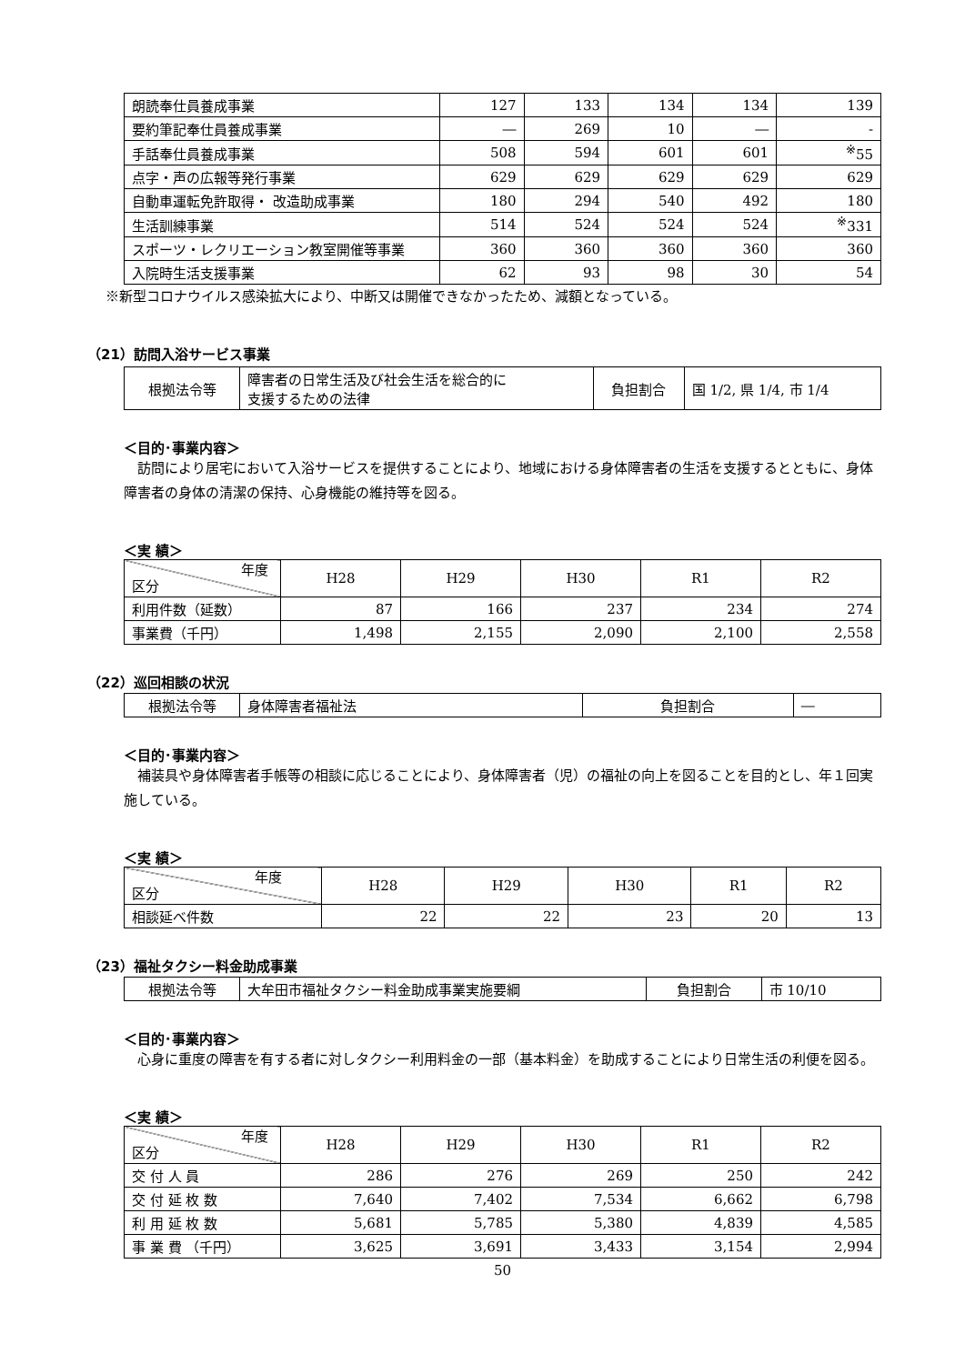| 朗読奉仕員養成事業 | 127 | 133 | 134 | 134 | 139 |
| 要約筆記奉仕員養成事業 | ― | 269 | 10 | ― | - |
| 手話奉仕員養成事業 | 508 | 594 | 601 | 601 | <sup>※</sup>55 |
| 点字・声の広報等発行事業 | 629 | 629 | 629 | 629 | 629 |
| 自動車運転免許取得・ 改造助成事業 | 180 | 294 | 540 | 492 | 180 |
| 生活訓練事業 | 514 | 524 | 524 | 524 | <sup>※</sup>331 |
| スポーツ・レクリエーション教室開催等事業 | 360 | 360 | 360 | 360 | 360 |
| 入院時生活支援事業 | 62 | 93 | 98 | 30 | 54 |
※新型コロナウイルス感染拡大により、中断又は開催できなかったため、減額となっている。
（21）訪問入浴サービス事業
| 根拠法令等 | 障害者の日常生活及び社会生活を総合的に 支援するための法律 | 負担割合 | 国 1/2, 県 1/4, 市 1/4 |
＜目的･事業内容＞
　訪問により居宅において入浴サービスを提供することにより、地域における身体障害者の生活を支援するとともに、身体障害者の身体の清潔の保持、心身機能の維持等を図る。
＜実 績＞
| 年度 区分 | H28 | H29 | H30 | R1 | R2 |
| 利用件数（延数） | 87 | 166 | 237 | 234 | 274 |
| 事業費（千円） | 1,498 | 2,155 | 2,090 | 2,100 | 2,558 |
（22）巡回相談の状況
| 根拠法令等 | 身体障害者福祉法 | 負担割合 | ― |
＜目的･事業内容＞
　補装具や身体障害者手帳等の相談に応じることにより、身体障害者（児）の福祉の向上を図ることを目的とし、年１回実施している。
＜実 績＞
| 年度 区分 | H28 | H29 | H30 | R1 | R2 |
| 相談延べ件数 | 22 | 22 | 23 | 20 | 13 |
（23）福祉タクシー料金助成事業
| 根拠法令等 | 大牟田市福祉タクシー料金助成事業実施要綱 | 負担割合 | 市 10/10 |
＜目的･事業内容＞
　心身に重度の障害を有する者に対しタクシー利用料金の一部（基本料金）を助成することにより日常生活の利便を図る。
＜実 績＞
| 年度 区分 | H28 | H29 | H30 | R1 | R2 |
| 交 付 人 員 | 286 | 276 | 269 | 250 | 242 |
| 交 付 延 枚 数 | 7,640 | 7,402 | 7,534 | 6,662 | 6,798 |
| 利 用 延 枚 数 | 5,681 | 5,785 | 5,380 | 4,839 | 4,585 |
| 事 業 費 （千円） | 3,625 | 3,691 | 3,433 | 3,154 | 2,994 |
50